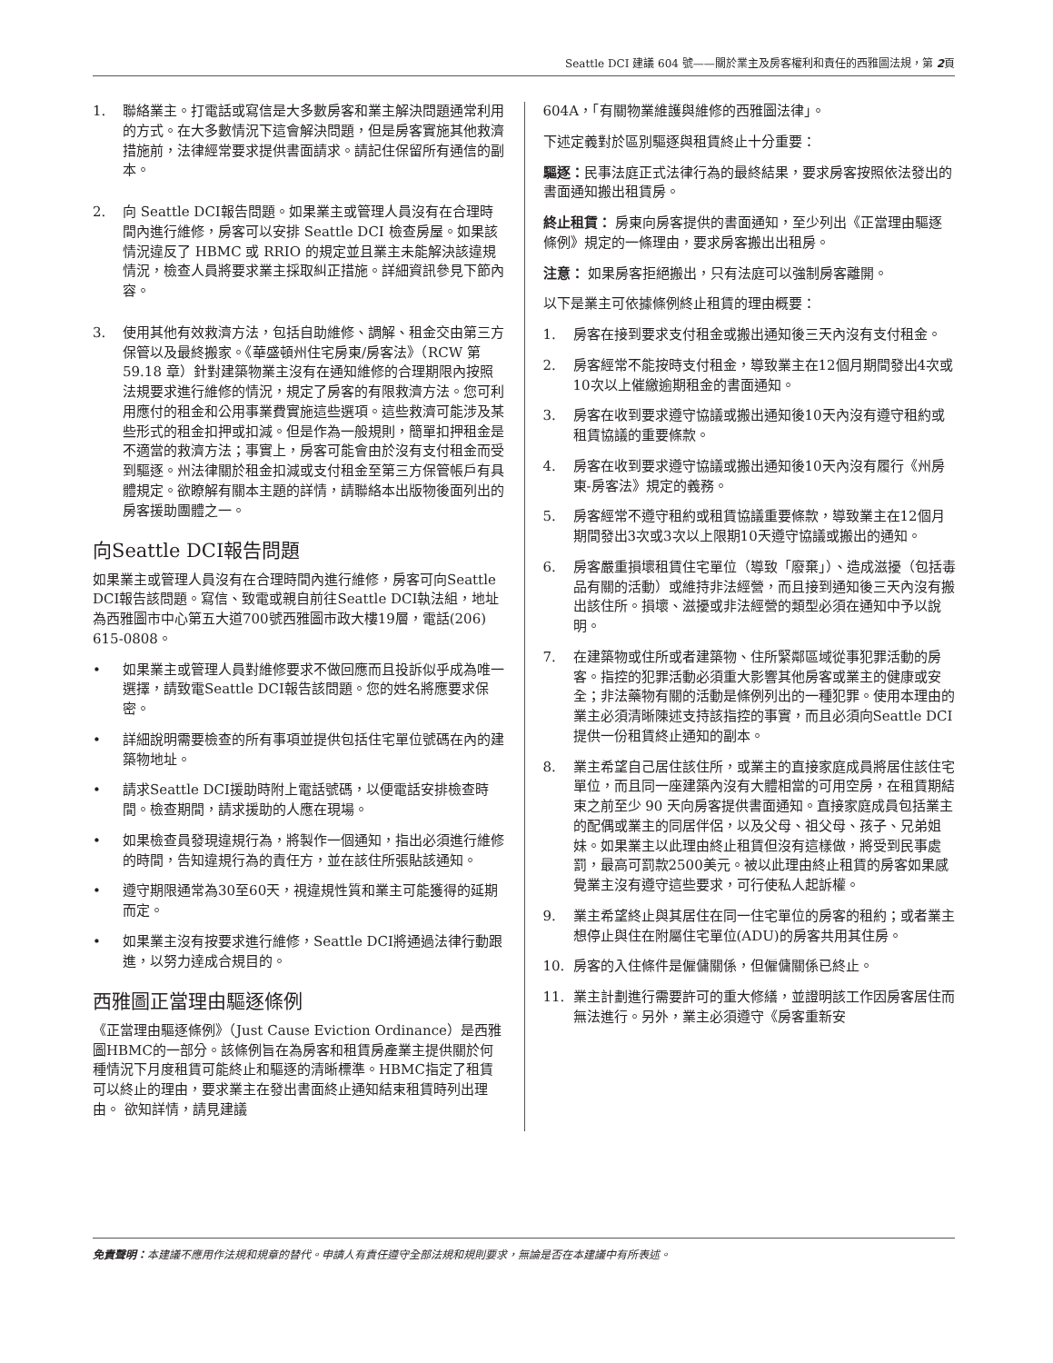Seattle DCI 建議 604 號——關於業主及房客權利和責任的西雅圖法規，第 2頁
1. 聯絡業主。打電話或寫信是大多數房客和業主解決問題通常利用的方式。在大多數情況下這會解決問題，但是房客實施其他救濟措施前，法律經常要求提供書面請求。請記住保留所有通信的副本。
2. 向 Seattle DCI報告問題。如果業主或管理人員沒有在合理時間內進行維修，房客可以安排 Seattle DCI 檢查房屋。如果該情況違反了 HBMC 或 RRIO 的規定並且業主未能解決該違規情況，檢查人員將要求業主採取糾正措施。詳細資訊參見下節內容。
3. 使用其他有效救濟方法，包括自助維修、調解、租金交由第三方保管以及最終搬家。《華盛頓州住宅房東/房客法》（RCW 第 59.18 章）針對建築物業主沒有在通知維修的合理期限內按照法規要求進行維修的情況，規定了房客的有限救濟方法。您可利用應付的租金和公用事業費實施這些選項。這些救濟可能涉及某些形式的租金扣押或扣減。但是作為一般規則，簡單扣押租金是不適當的救濟方法；事實上，房客可能會由於沒有支付租金而受到驅逐。州法律關於租金扣減或支付租金至第三方保管帳戶有具體規定。欲瞭解有關本主題的詳情，請聯絡本出版物後面列出的房客援助團體之一。
向Seattle DCI報告問題
如果業主或管理人員沒有在合理時間內進行維修，房客可向Seattle DCI報告該問題。寫信、致電或親自前往Seattle DCI執法組，地址為西雅圖市中心第五大道700號西雅圖市政大樓19層，電話(206) 615-0808。
• 如果業主或管理人員對維修要求不做回應而且投訴似乎成為唯一選擇，請致電Seattle DCI報告該問題。您的姓名將應要求保密。
• 詳細說明需要檢查的所有事項並提供包括住宅單位號碼在內的建築物地址。
• 請求Seattle DCI援助時附上電話號碼，以便電話安排檢查時間。檢查期間，請求援助的人應在現場。
• 如果檢查員發現違規行為，將製作一個通知，指出必須進行維修的時間，告知違規行為的責任方，並在該住所張貼該通知。
• 遵守期限通常為30至60天，視違規性質和業主可能獲得的延期而定。
• 如果業主沒有按要求進行維修，Seattle DCI將通過法律行動跟進，以努力達成合規目的。
西雅圖正當理由驅逐條例
《正當理由驅逐條例》（Just Cause Eviction Ordinance）是西雅圖HBMC的一部分。該條例旨在為房客和租賃房產業主提供關於何種情況下月度租賃可能終止和驅逐的清晰標準。HBMC指定了租賃可以終止的理由，要求業主在發出書面終止通知結束租賃時列出理由。 欲知詳情，請見建議
604A，「有關物業維護與維修的西雅圖法律」。
下述定義對於區別驅逐與租賃終止十分重要：
驅逐：民事法庭正式法律行為的最終結果，要求房客按照依法發出的書面通知搬出租賃房。
終止租賃： 房東向房客提供的書面通知，至少列出《正當理由驅逐條例》規定的一條理由，要求房客搬出出租房。
注意： 如果房客拒絕搬出，只有法庭可以強制房客離開。
以下是業主可依據條例終止租賃的理由概要：
1. 房客在接到要求支付租金或搬出通知後三天內沒有支付租金。
2. 房客經常不能按時支付租金，導致業主在12個月期間發出4次或10次以上催繳逾期租金的書面通知。
3. 房客在收到要求遵守協議或搬出通知後10天內沒有遵守租約或租賃協議的重要條款。
4. 房客在收到要求遵守協議或搬出通知後10天內沒有履行《州房東-房客法》規定的義務。
5. 房客經常不遵守租約或租賃協議重要條款，導致業主在12個月期間發出3次或3次以上限期10天遵守協議或搬出的通知。
6. 房客嚴重損壞租賃住宅單位（導致「廢棄」）、造成滋擾（包括毒品有關的活動）或維持非法經營，而且接到通知後三天內沒有搬出該住所。損壞、滋擾或非法經營的類型必須在通知中予以說明。
7. 在建築物或住所或者建築物、住所緊鄰區域從事犯罪活動的房客。指控的犯罪活動必須重大影響其他房客或業主的健康或安全；非法藥物有關的活動是條例列出的一種犯罪。使用本理由的業主必須清晰陳述支持該指控的事實，而且必須向Seattle DCI提供一份租賃終止通知的副本。
8. 業主希望自己居住該住所，或業主的直接家庭成員將居住該住宅單位，而且同一座建築內沒有大體相當的可用空房，在租賃期結束之前至少 90 天向房客提供書面通知。直接家庭成員包括業主的配偶或業主的同居伴侶，以及父母、祖父母、孩子、兄弟姐妹。如果業主以此理由終止租賃但沒有這樣做，將受到民事處罰，最高可罰款2500美元。被以此理由終止租賃的房客如果感覺業主沒有遵守這些要求，可行使私人起訴權。
9. 業主希望終止與其居住在同一住宅單位的房客的租約；或者業主想停止與住在附屬住宅單位(ADU)的房客共用其住房。
10. 房客的入住條件是僱傭關係，但僱傭關係已終止。
11. 業主計劃進行需要許可的重大修繕，並證明該工作因房客居住而無法進行。另外，業主必須遵守《房客重新安
免責聲明：本建議不應用作法規和規章的替代。申請人有責任遵守全部法規和規則要求，無論是否在本建議中有所表述。